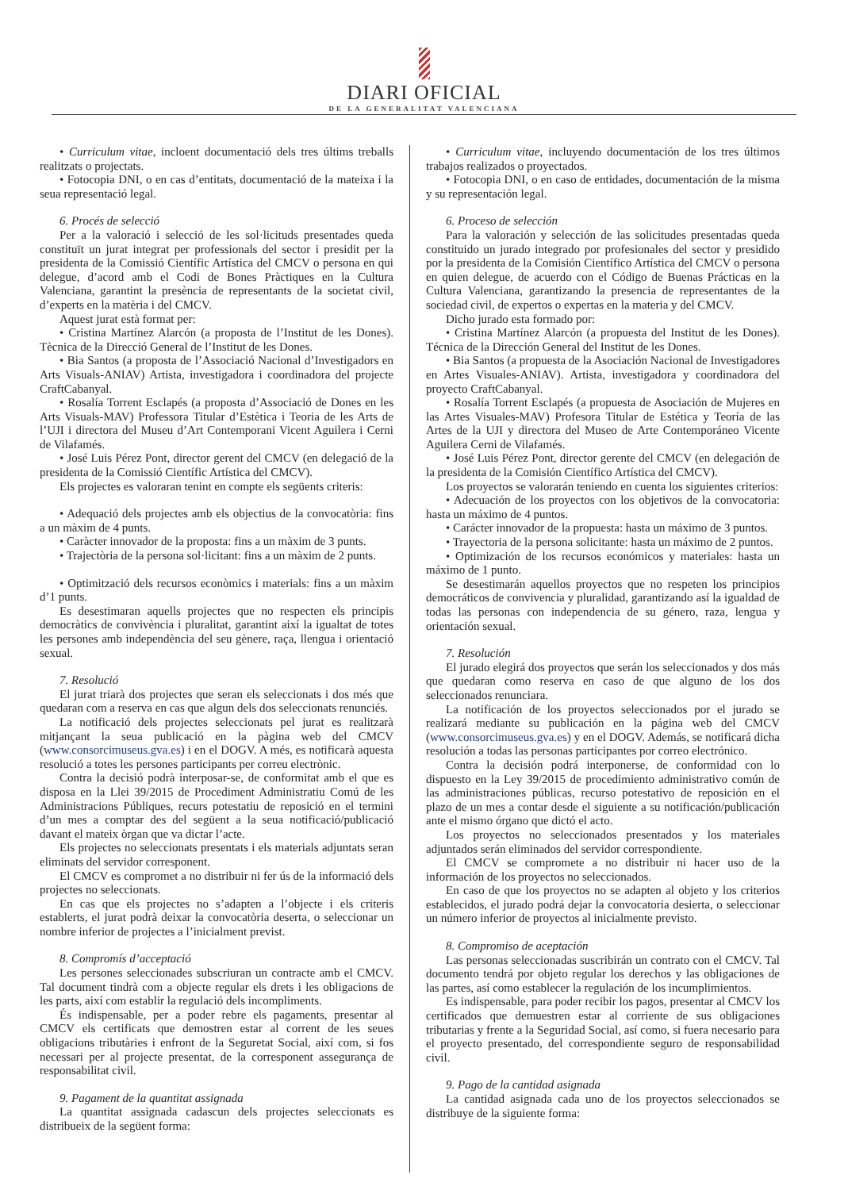DIARI OFICIAL
DE LA GENERALITAT VALENCIANA
• Curriculum vitae, incloent documentació dels tres últims treballs realitzats o projectats.
• Fotocopia DNI, o en cas d’entitats, documentació de la mateixa i la seua representació legal.
6. Procés de selecció
Per a la valoració i selecció de les sol·licituds presentades queda constituït un jurat integrat per professionals del sector i presidit per la presidenta de la Comissió Científic Artística del CMCV o persona en qui delegue, d’acord amb el Codi de Bones Pràctiques en la Cultura Valenciana, garantint la presència de representants de la societat civil, d’experts en la matèria i del CMCV.
Aquest jurat està format per:
• Cristina Martínez Alarcón (a proposta de l’Institut de les Dones). Tècnica de la Direcció General de l’Institut de les Dones.
• Bia Santos (a proposta de l’Associació Nacional d’Investigadors en Arts Visuals-ANIAV) Artista, investigadora i coordinadora del projecte CraftCabanyal.
• Rosalía Torrent Esclapés (a proposta d’Associació de Dones en les Arts Visuals-MAV) Professora Titular d’Estètica i Teoria de les Arts de l’UJI i directora del Museu d’Art Contemporani Vicent Aguilera i Cerni de Vilafamés.
• José Luis Pérez Pont, director gerent del CMCV (en delegació de la presidenta de la Comissió Científic Artística del CMCV).
Els projectes es valoraran tenint en compte els següents criteris:
• Adequació dels projectes amb els objectius de la convocatòria: fins a un màxim de 4 punts.
• Caràcter innovador de la proposta: fins a un màxim de 3 punts.
• Trajectòria de la persona sol·licitant: fins a un màxim de 2 punts.
• Optimització dels recursos econòmics i materials: fins a un màxim d’1 punts.
Es desestimaran aquells projectes que no respecten els principis democràtics de convivència i pluralitat, garantint així la igualtat de totes les persones amb independència del seu gènere, raça, llengua i orientació sexual.
7. Resolució
El jurat triarà dos projectes que seran els seleccionats i dos més que quedaran com a reserva en cas que algun dels dos seleccionats renunciés.
La notificació dels projectes seleccionats pel jurat es realitzarà mitjançant la seua publicació en la pàgina web del CMCV (www.consorcimuseus.gva.es) i en el DOGV. A més, es notificarà aquesta resolució a totes les persones participants per correu electrònic.
Contra la decisió podrà interposar-se, de conformitat amb el que es disposa en la Llei 39/2015 de Procediment Administratiu Comú de les Administracions Públiques, recurs potestatiu de reposició en el termini d’un mes a comptar des del següent a la seua notificació/publicació davant el mateix òrgan que va dictar l’acte.
Els projectes no seleccionats presentats i els materials adjuntats seran eliminats del servidor corresponent.
El CMCV es compromet a no distribuir ni fer ús de la informació dels projectes no seleccionats.
En cas que els projectes no s’adapten a l’objecte i els criteris establerts, el jurat podrà deixar la convocatòria deserta, o seleccionar un nombre inferior de projectes a l’inicialment previst.
8. Compromís d’acceptació
Les persones seleccionades subscriuran un contracte amb el CMCV. Tal document tindrà com a objecte regular els drets i les obligacions de les parts, així com establir la regulació dels incompliments.
És indispensable, per a poder rebre els pagaments, presentar al CMCV els certificats que demostren estar al corrent de les seues obligacions tributàries i enfront de la Seguretat Social, així com, si fos necessari per al projecte presentat, de la corresponent assegurança de responsabilitat civil.
9. Pagament de la quantitat assignada
La quantitat assignada cadascun dels projectes seleccionats es distribueix de la següent forma:
• Curriculum vitae, incluyendo documentación de los tres últimos trabajos realizados o proyectados.
• Fotocopia DNI, o en caso de entidades, documentación de la misma y su representación legal.
6. Proceso de selección
Para la valoración y selección de las solicitudes presentadas queda constituido un jurado integrado por profesionales del sector y presidido por la presidenta de la Comisión Científico Artística del CMCV o persona en quien delegue, de acuerdo con el Código de Buenas Prácticas en la Cultura Valenciana, garantizando la presencia de representantes de la sociedad civil, de expertos o expertas en la materia y del CMCV.
Dicho jurado esta formado por:
• Cristina Martínez Alarcón (a propuesta del Institut de les Dones). Técnica de la Dirección General del Institut de les Dones.
• Bia Santos (a propuesta de la Asociación Nacional de Investigadores en Artes Visuales-ANIAV). Artista, investigadora y coordinadora del proyecto CraftCabanyal.
• Rosalía Torrent Esclapés (a propuesta de Asociación de Mujeres en las Artes Visuales-MAV) Profesora Titular de Estética y Teoría de las Artes de la UJI y directora del Museo de Arte Contemporáneo Vicente Aguilera Cerni de Vilafamés.
• José Luis Pérez Pont, director gerente del CMCV (en delegación de la presidenta de la Comisión Científico Artística del CMCV).
Los proyectos se valorarán teniendo en cuenta los siguientes criterios:
• Adecuación de los proyectos con los objetivos de la convocatoria: hasta un máximo de 4 puntos.
• Carácter innovador de la propuesta: hasta un máximo de 3 puntos.
• Trayectoria de la persona solicitante: hasta un máximo de 2 puntos.
• Optimización de los recursos económicos y materiales: hasta un máximo de 1 punto.
Se desestimarán aquellos proyectos que no respeten los principios democráticos de convivencia y pluralidad, garantizando así la igualdad de todas las personas con independencia de su género, raza, lengua y orientación sexual.
7. Resolución
El jurado elegirá dos proyectos que serán los seleccionados y dos más que quedaran como reserva en caso de que alguno de los dos seleccionados renunciara.
La notificación de los proyectos seleccionados por el jurado se realizará mediante su publicación en la página web del CMCV (www.consorcimuseus.gva.es) y en el DOGV. Además, se notificará dicha resolución a todas las personas participantes por correo electrónico.
Contra la decisión podrá interponerse, de conformidad con lo dispuesto en la Ley 39/2015 de procedimiento administrativo común de las administraciones públicas, recurso potestativo de reposición en el plazo de un mes a contar desde el siguiente a su notificación/publicación ante el mismo órgano que dictó el acto.
Los proyectos no seleccionados presentados y los materiales adjuntados serán eliminados del servidor correspondiente.
El CMCV se compromete a no distribuir ni hacer uso de la información de los proyectos no seleccionados.
En caso de que los proyectos no se adapten al objeto y los criterios establecidos, el jurado podrá dejar la convocatoria desierta, o seleccionar un número inferior de proyectos al inicialmente previsto.
8. Compromiso de aceptación
Las personas seleccionadas suscribirán un contrato con el CMCV. Tal documento tendrá por objeto regular los derechos y las obligaciones de las partes, así como establecer la regulación de los incumplimientos.
Es indispensable, para poder recibir los pagos, presentar al CMCV los certificados que demuestren estar al corriente de sus obligaciones tributarias y frente a la Seguridad Social, así como, si fuera necesario para el proyecto presentado, del correspondiente seguro de responsabilidad civil.
9. Pago de la cantidad asignada
La cantidad asignada cada uno de los proyectos seleccionados se distribuye de la siguiente forma: